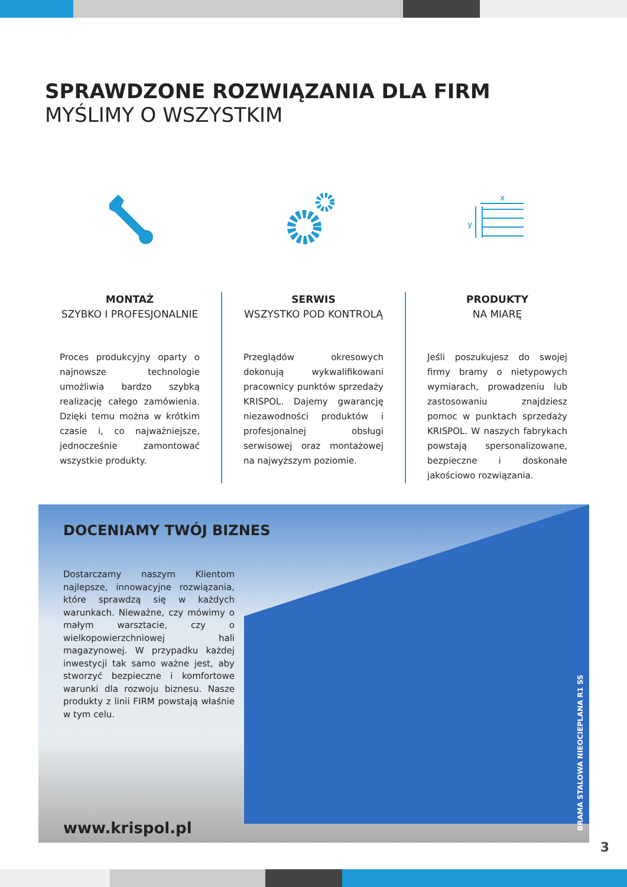SPRAWDZONE ROZWIĄZANIA DLA FIRM
MYŚLIMY O WSZYSTKIM
x
y
MONTAŻ
SZYBKO I PROFESJONALNIE
Proces produkcyjny oparty o najnowsze technologie umożliwia bardzo szybką realizację całego zamówienia. Dzięki temu można w krótkim czasie i, co najważniejsze, jednocześnie zamontować wszystkie produkty.
SERWIS
WSZYSTKO POD KONTROLĄ
Przeglądów okresowych dokonują wykwalifikowani pracownicy punktów sprzedaży KRISPOL. Dajemy gwarancję niezawodności produktów i profesjonalnej obsługi serwisowej oraz montażowej na najwyższym poziomie.
PRODUKTY
NA MIARĘ
Jeśli poszukujesz do swojej firmy bramy o nietypowych wymiarach, prowadzeniu lub zastosowaniu znajdziesz pomoc w punktach sprzedaży KRISPOL. W naszych fabrykach powstają spersonalizowane, bezpieczne i doskonałe jakościowo rozwiązania.
DOCENIAMY TWÓJ BIZNES
Dostarczamy naszym Klientom najlepsze, innowacyjne rozwiązania, które sprawdzą się w każdych warunkach. Nieważne, czy mówimy o małym warsztacie, czy o wielkopowierzchniowej hali magazynowej. W przypadku każdej inwestycji tak samo ważne jest, aby stworzyć bezpieczne i komfortowe warunki dla rozwoju biznesu. Nasze produkty z linii FIRM powstają właśnie w tym celu.
www.krispol.pl
BRAMA STALOWA NIEOCIEPLANA R1 SS
3